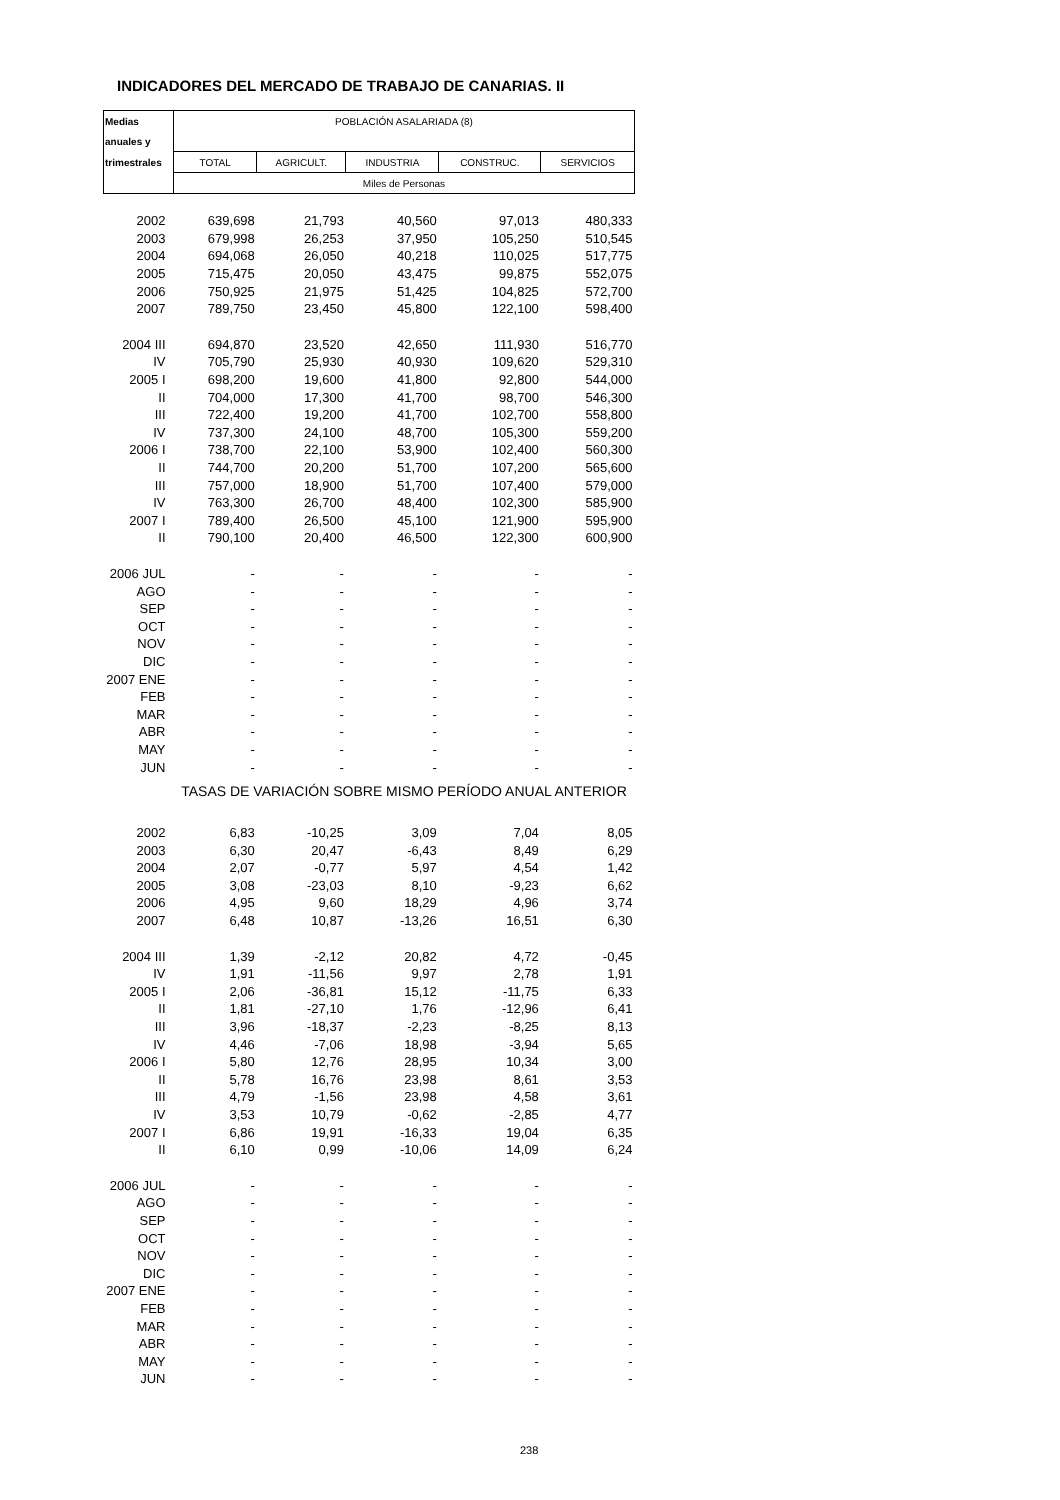INDICADORES DEL MERCADO DE TRABAJO DE CANARIAS. II
| Medias | POBLACIÓN ASALARIADA (8) | | | | |
| --- | --- | --- | --- | --- | --- |
| anuales y | | | | | |
| trimestrales | TOTAL | AGRICULT. | INDUSTRIA | CONSTRUC. | SERVICIOS |
| | Miles de Personas | | | | |
| 2002 | 639,698 | 21,793 | 40,560 | 97,013 | 480,333 |
| 2003 | 679,998 | 26,253 | 37,950 | 105,250 | 510,545 |
| 2004 | 694,068 | 26,050 | 40,218 | 110,025 | 517,775 |
| 2005 | 715,475 | 20,050 | 43,475 | 99,875 | 552,075 |
| 2006 | 750,925 | 21,975 | 51,425 | 104,825 | 572,700 |
| 2007 | 789,750 | 23,450 | 45,800 | 122,100 | 598,400 |
| 2004 III | 694,870 | 23,520 | 42,650 | 111,930 | 516,770 |
| IV | 705,790 | 25,930 | 40,930 | 109,620 | 529,310 |
| 2005 I | 698,200 | 19,600 | 41,800 | 92,800 | 544,000 |
| II | 704,000 | 17,300 | 41,700 | 98,700 | 546,300 |
| III | 722,400 | 19,200 | 41,700 | 102,700 | 558,800 |
| IV | 737,300 | 24,100 | 48,700 | 105,300 | 559,200 |
| 2006 I | 738,700 | 22,100 | 53,900 | 102,400 | 560,300 |
| II | 744,700 | 20,200 | 51,700 | 107,200 | 565,600 |
| III | 757,000 | 18,900 | 51,700 | 107,400 | 579,000 |
| IV | 763,300 | 26,700 | 48,400 | 102,300 | 585,900 |
| 2007 I | 789,400 | 26,500 | 45,100 | 121,900 | 595,900 |
| II | 790,100 | 20,400 | 46,500 | 122,300 | 600,900 |
| 2006 JUL | - | - | - | - | - |
| AGO | - | - | - | - | - |
| SEP | - | - | - | - | - |
| OCT | - | - | - | - | - |
| NOV | - | - | - | - | - |
| DIC | - | - | - | - | - |
| 2007 ENE | - | - | - | - | - |
| FEB | - | - | - | - | - |
| MAR | - | - | - | - | - |
| ABR | - | - | - | - | - |
| MAY | - | - | - | - | - |
| JUN | - | - | - | - | - |
| | TASAS DE VARIACIÓN SOBRE MISMO PERÍODO ANUAL ANTERIOR | | | | |
| 2002 | 6,83 | -10,25 | 3,09 | 7,04 | 8,05 |
| 2003 | 6,30 | 20,47 | -6,43 | 8,49 | 6,29 |
| 2004 | 2,07 | -0,77 | 5,97 | 4,54 | 1,42 |
| 2005 | 3,08 | -23,03 | 8,10 | -9,23 | 6,62 |
| 2006 | 4,95 | 9,60 | 18,29 | 4,96 | 3,74 |
| 2007 | 6,48 | 10,87 | -13,26 | 16,51 | 6,30 |
| 2004 III | 1,39 | -2,12 | 20,82 | 4,72 | -0,45 |
| IV | 1,91 | -11,56 | 9,97 | 2,78 | 1,91 |
| 2005 I | 2,06 | -36,81 | 15,12 | -11,75 | 6,33 |
| II | 1,81 | -27,10 | 1,76 | -12,96 | 6,41 |
| III | 3,96 | -18,37 | -2,23 | -8,25 | 8,13 |
| IV | 4,46 | -7,06 | 18,98 | -3,94 | 5,65 |
| 2006 I | 5,80 | 12,76 | 28,95 | 10,34 | 3,00 |
| II | 5,78 | 16,76 | 23,98 | 8,61 | 3,53 |
| III | 4,79 | -1,56 | 23,98 | 4,58 | 3,61 |
| IV | 3,53 | 10,79 | -0,62 | -2,85 | 4,77 |
| 2007 I | 6,86 | 19,91 | -16,33 | 19,04 | 6,35 |
| II | 6,10 | 0,99 | -10,06 | 14,09 | 6,24 |
| 2006 JUL | - | - | - | - | - |
| AGO | - | - | - | - | - |
| SEP | - | - | - | - | - |
| OCT | - | - | - | - | - |
| NOV | - | - | - | - | - |
| DIC | - | - | - | - | - |
| 2007 ENE | - | - | - | - | - |
| FEB | - | - | - | - | - |
| MAR | - | - | - | - | - |
| ABR | - | - | - | - | - |
| MAY | - | - | - | - | - |
| JUN | - | - | - | - | - |
238